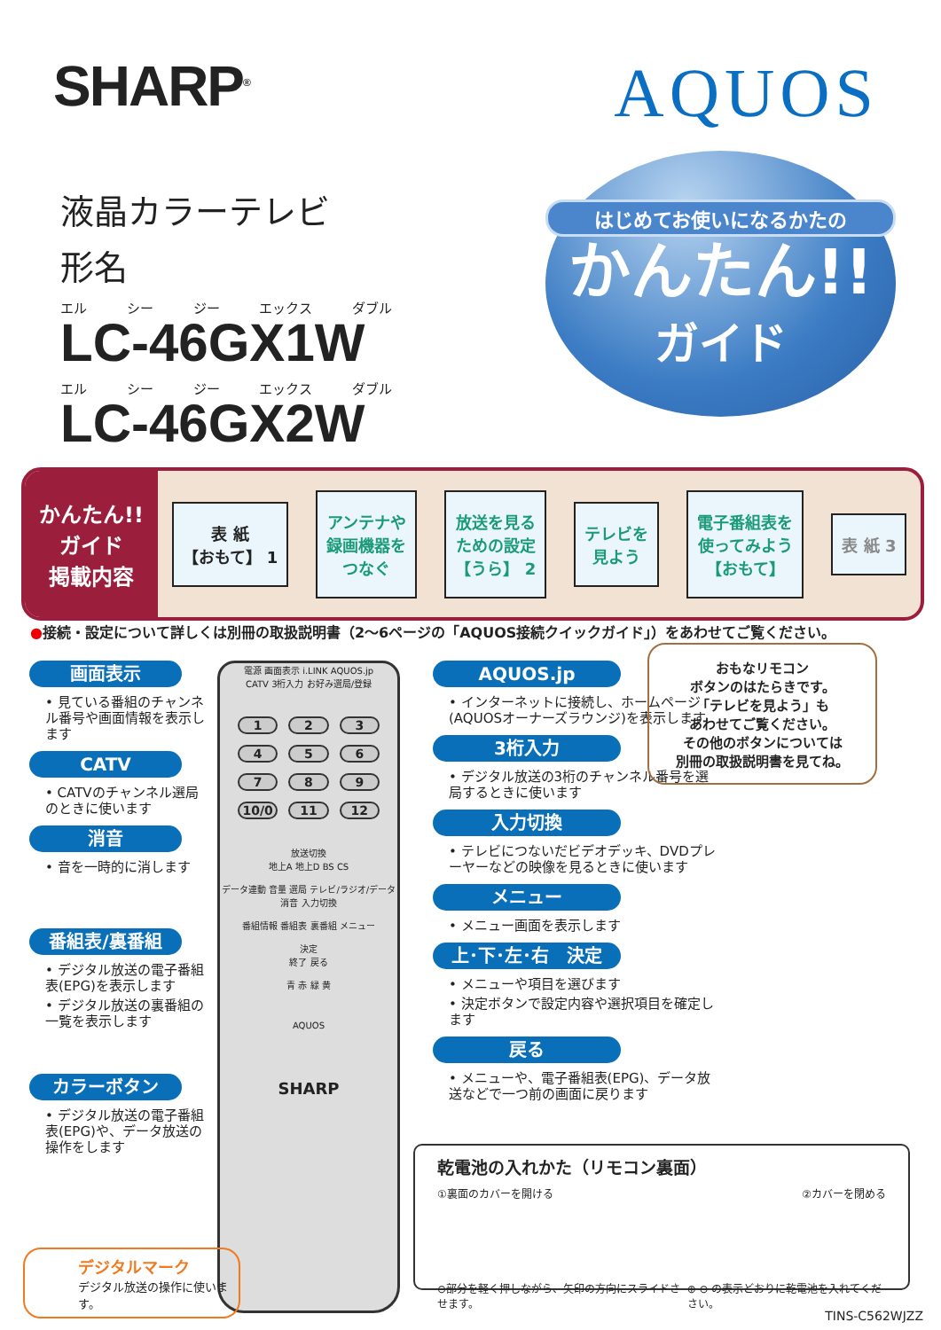SHARP<sup>®</sup>
AQUOS
液晶カラーテレビ
形名
エル シー ジー エックス ダブル
LC-46GX1W
エル シー ジー エックス ダブル
LC-46GX2W
はじめてお使いになるかたの
かんたん!!
ガイド
かんたん!!
ガイド
掲載内容
表 紙
【おもて】 1
アンテナや
録画機器を
つなぐ
放送を見る
ための設定
【うら】 2
テレビを
見よう
電子番組表を
使ってみよう
【おもて】
表 紙 3
●接続・設定について詳しくは別冊の取扱説明書（2〜6ページの「AQUOS接続クイックガイド」）をあわせてご覧ください。
画面表示
• 見ている番組のチャンネル番号や画面情報を表示します
CATV
• CATVのチャンネル選局のときに使います
消音
• 音を一時的に消します
番組表/裏番組
• デジタル放送の電子番組表(EPG)を表示します
• デジタル放送の裏番組の一覧を表示します
カラーボタン
• デジタル放送の電子番組表(EPG)や、データ放送の操作をします
電源 画面表示 i.LINK AQUOS.jp
CATV 3桁入力 お好み選局/登録
123456789 10/0 11 12
放送切換
地上A 地上D BS CS
データ連動 音量 選局 テレビ/ラジオ/データ
消音 入力切換
番組情報 番組表 裏番組 メニュー
決定
終了 戻る
青 赤 緑 黄
AQUOS
SHARP
AQUOS.jp
• インターネットに接続し、ホームページ(AQUOSオーナーズラウンジ)を表示します
3桁入力
• デジタル放送の3桁のチャンネル番号を選局するときに使います
入力切換
• テレビにつないだビデオデッキ、DVDプレーヤーなどの映像を見るときに使います
メニュー
• メニュー画面を表示します
上･下･左･右　決定
• メニューや項目を選びます
• 決定ボタンで設定内容や選択項目を確定します
戻る
• メニューや、電子番組表(EPG)、データ放送などで一つ前の画面に戻ります
おもなリモコン
ボタンのはたらきです。
「テレビを見よう」も
あわせてご覧ください。
その他のボタンについては
別冊の取扱説明書を見てね。
乾電池の入れかた（リモコン裏面）
①裏面のカバーを開ける ②カバーを閉める
⊖部分を軽く押しながら、矢印の方向にスライドさせます。 ⊕ ⊖ の表示どおりに乾電池を入れてください。
デジタルマーク
デジタル放送の操作に使います。
TINS-C562WJZZ